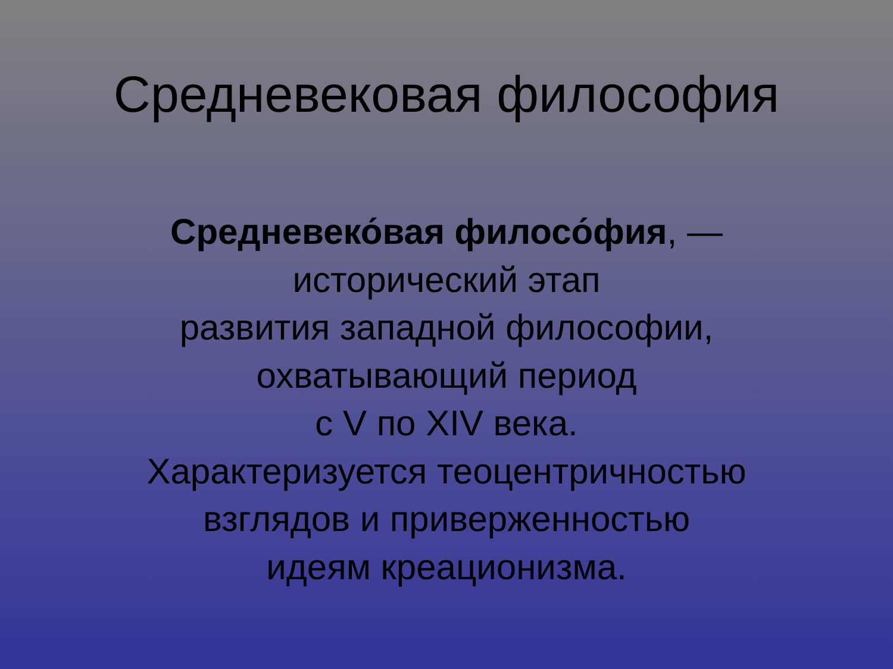Средневековая философия
Средневеко́вая филосо́фия, —
исторический этап
развития западной философии,
охватывающий период
с V по XIV века.
Характеризуется теоцентричностью
взглядов и приверженностью
идеям креационизма.